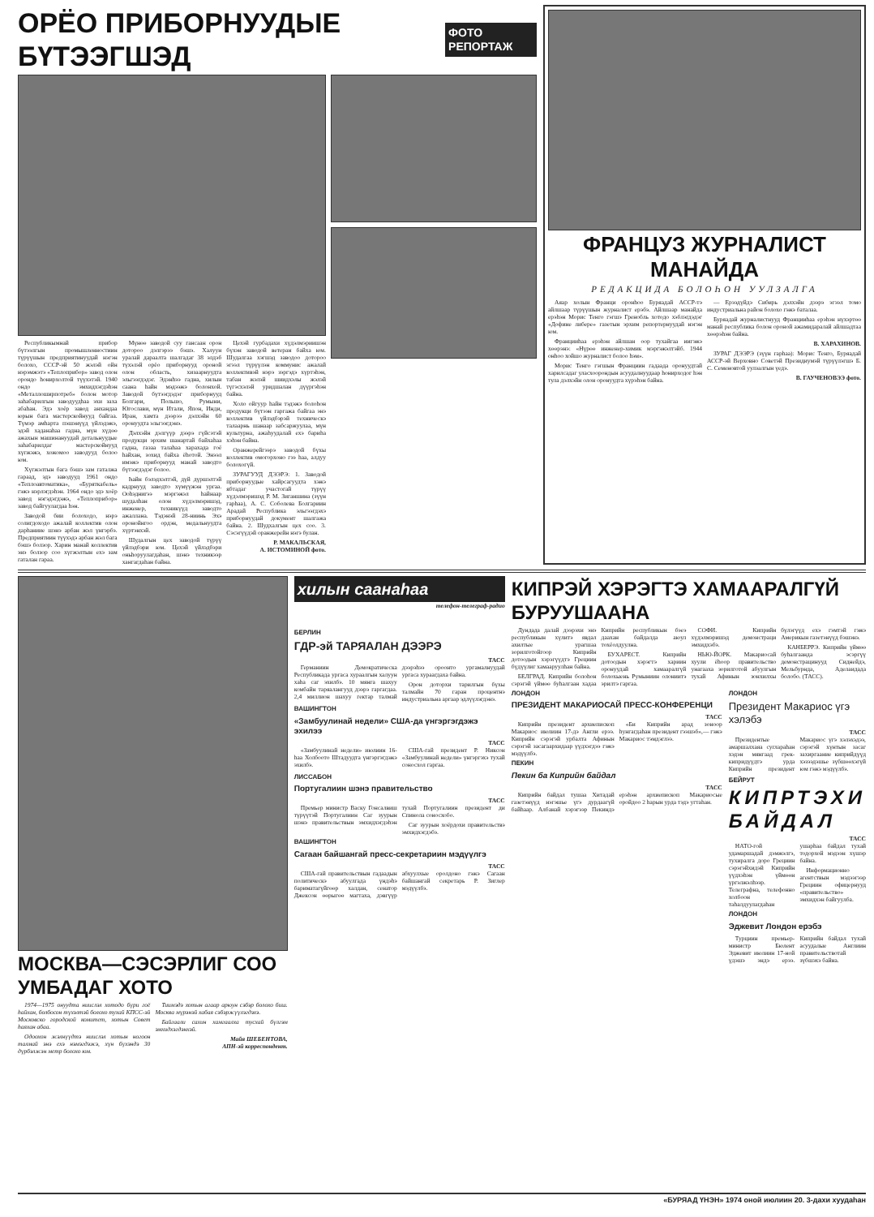ОРЁО ПРИБОРНУУДЫЕ БҮТЭЭГШЭД
ФОТО РЕПОРТАЖ
Республикымнай прибор бүтээлгын промышленностиин түрүүшын предприятинуудай нэгэн болохо, СССР-эй 50 жэлэй ойн нэрэмжэтэ «Теплоприбор» завод олон орондо һонирхолтой түүхэтэй. 1940 ондо эмхидхэгдэһэн «Металлоширпотреб» болон мотор заһабарилгын заводуудһаа эхи заха абаһан. Эдэ хоёр завод анхандаа юрын бага мастерскойнууд байгаа. Түмэр амһарта пэшэнүүд үйлэдэжэ, эдэй хаданаһаа гадна, мүн хүдөө ажахын машинануудай детальнуудые заһабарилдаг мастерскойнууд хүгжэжэ, хожомоо заводууд болоо юм.
Хүгжэлтын бага бэшэ зам гаталжа гараад, эдэ заводууд 1961 ондо «Теплоавтоматика», «Буряткабель» гэжэ нэрлэгдэһэн. 1964 ондо эдэ хоёр завод нэгэдэгдэжэ, «Теплоприбор» завод байгуулагдаа һэн.
Заводой бии болоходо, нэрэ солигдоходо ажалай коллектив олон дарһаниие шэнэ арбан жэл үнгэрбэ. Предприятиин түүхэдэ арбан жэл бага бэшэ болзор. Харин манай коллектив энэ болзор соо хүгжэлтын ехэ зам гаталан гараа.
Мүнөө заводой суу гансаан орон дотороо дэлгэрээ бэшэ. Халуун уралай дараалта шалгадаг 38 элдэб түхэлэй орёо приборнууд ороной олон область, хизаарнуудта эльгээгдэдэг. Эдэнһээ гадна, хилын саана һайн мэдээжэ болонхой. Заводой бүтээгдэдэг приборнууд Болгари, Польшо, Румыни, Югослави, мүн Итали, Япон, Инди, Иран, хамта дээрээ дэлхэйн 60 оронуудта эльгээгдэнэ.
Дэлхэйн дэлгүүр дээрэ гүйсэтэй продукци эрхим шанартай байхаһаа гадна, газаа талаһаа харахада гоё һайхан, зохид байха ёһотой. Энээл имэжэ приборнууд манай заводто бүтээгдэдэг болоо.
Һайн бэлэдхэлтэй, дүй дүршэлтэй кадрнууд заводто хүмүүжэн ургаа. Ооһэднигээ мэргэжэл һайнаар шудалһан олон хүдэлмэришэд, инженер, техникүүд заводто ажаллана. Тэдэнэй 28-ниинь Эхэ оронойнгоо ордэн, медальнуудта хүртэнхэй.
Шудалгын цех заводой түрүү үйлэдбэри юм. Цехэй үйлэдбэри оньһоруулагдаһан, шэнэ техникээр хангагдаһан байна.
Цехэй гурбадахи хүдэлмэриишэн бүхэн заводой ветеран байха юм. Шудалгаа хэгшэд заводоо дотороо эгээл түрүүлэн коммунис ажалай коллективэй нэрэ зэргэдэ хүртэһэн, табан жэлэй шиидхэлы жэлэй түгэсхэлэй уридшалан дүүргэһэн байна.
Холо ойгуур һайн тэдэжэ болоһон продукци бүтээн гаргажа байгаа энэ коллектив үйлэдбэрэй техническэ талаарнь шанаар забсаржуулаа, мүн культурна, ажаһуудалай ехэ бариһа хэһэн байна.
Оранжерейгээрэ заводой бүхы коллектив омогорхоно гээ һаа, алдуу болохогүй.
ЗУРАГУУД ДЭЭРЭ: 1. Заводой приборнуудые хайрсагуудта хэжэ ябтадаг участогай түрүү хүдэлмэришэд Р. М. Зиганшина (зүүн гарһаа), А. С. Соболева Болгариин Арадай Республика эльгээгдэхэ приборнуудай документ шалгажа байна. 2. Шудхалгын цех соо. 3. Сэсэгүүдэй оранжерейн нэгэ булан.
Р. МАКАЛЬСКАЯ,
А. ИСТОМИНОЙ фото.
ФРАНЦУЗ ЖУРНАЛИСТ МАНАЙДА
РЕДАКЦИДА БОЛОҺОН УУЛЗАЛГА
Аяар холын Франци оронһоо Буряадай АССР-тэ айлшаар түрүүшын журналист ерэбэ. Айлшаар манайда ерэһэн Морис Тенго гэгшэ Гренобль хотодо хэблэгдэдэг «Дофине либере» газетын эрхим репортернуудай нэгэн юм.
Францииһаа ерэһэн айлшан оор тухайгаа иигэжэ хөөрэнэ: «Нүрөө инженер-химик мэргэжэлтэйб. 1944 онһоо хойшо журналист болоо һэм».
Морис Тенго гэгшын Франциин гадаада оронуудтай харилсадаг уласхоорондын асуудалнуудаар һонирходог һэн тула дэлхэйн олон оронуудта хүрэһэн байна.
— Ерээдүйдэ Сибирь дэлхэйн дээрэ эгээл томо индустриальна район болохо гэжэ баталаа.
Буряадай журналистнууд Францииһаа ерэһэн нүхэртөө манай республика болон ороной ажамидаралай айлшадтаа хөөрэһэн байна.
В. ХАРАХИНОВ.
ЗУРАГ ДЭЭРЭ (зүүн гарһаа): Морис Тенго, Буряадай АССР-эй Верховно Советэй Президиумэй түрүүлэгшэ Б. С. Семеновтой уулзалгын үедэ.
В. ГАУЧЕНОВЭЭ фото.
МОСКВА—СЭСЭРЛИГ СОО УМБАДАГ ХОТО
1974—1975 онуудта ниислэл хотодо бүри гоё һайхан, болбосон түхэлтэй болохо тухай КПСС-эй Московско городской комитет, хотын Совет һаяхан абаа.
Одоохон жэлнүүдтэ ниислэл хотын ногоон талмай энэ ехэ нэмэгдэжэ, хүн бүхэндэ 30 дүрбэлжэн метр болохо юм.
Тиимэдэ хотын агаар арюун сэбэр болохо биш. Москва мүрэнэй хабая сэбэржүүлэгдэхэ.
Байгаали сахин хамгаалха тусхай бүлгэм эмхидхэгдэнхэй.
Майя ШЕБЕНТОВА,
АПН-эй корреспондент.
хилын саанаһаа
телефон-телеграф-радио
КИПРЭЙ ХЭРЭГТЭ ХАМААРАЛГҮЙ БУРУУШААНА
БЕРЛИН
ГДР-эй ТАРЯАЛАН ДЭЭРЭ
ТАСС
Германиин Демократическа Республикада ургаса хураалгын халуун хаһа саг эхилбэ. 10 мянга шахуу комбайн таряалангууд дээрэ гаргагдаа. 2,4 миллион шахуу гектар талмай дээрэһээ ороонто ургамалнуудай ургаса хураагдаха байна.
Орон доторхи тарилгын бүхы талмайн 70 гаран процентнэ индустриальна аргаар эдлүүлэгдэнэ.
ВАШИНГТОН
«Замбуулинай недели» США-да үнгэргэгдэжэ эхилээ
ТАСС
«Замбуулинай недели» июлиин 16-һаа Холбоото Штадуудта үнгэргэгдэжэ эхилбэ.
США-гай президент Р. Никсон «Замбуулинай недели» үнгэргэхэ тухай соносхол гаргаа.
ЛИССАБОН
Португалиин шэнэ правительство
ТАСС
Премьер министр Васку Гонсалвиш түрүүтэй Португалиин Саг зуурын шэнэ правительствын эмхидхэгдэһэн тухай Португалиин президент ди Спинола соносхобо.
Саг зуурын хоёрдохи правительствэ эмхидхэгдэбэ.
ВАШИНГТОН
Сагаан байшангай пресс-секретариин мэдүүлгэ
ТАСС
США-гай правительствын гадаадын политическэ абуулгада үндэһэ бариматагүйгөөр халдан, сенатор Джексон өөрыгөө магтаха, дэвгүүр абхуулхые оролдоно гэжэ Сагаан байшангай секретарь Р. Зиглер мэдүүлбэ.
Дундада далай дээрэхи энэ республикын хүлитэ явдал ахилтые урагшаа зорилготойгоор Киприйн дотоодын хэрэгүүдтэ Грециин бүдүүлиг хамааруулһан байна.
БЕЛГРАД. Киприйн болоһон сэрэгэй үймөө буһалгаан хадаа Киприйн республикын бэеэ даахан байдалда аюул тохёолдуулна.
БУХАРЕСТ. Киприйн дотоодын хэрэгтэ хариин оронуудай хамааралгүй болохыень Румыниин олониитэ эрилтэ гаргаа.
СОФИ. Киприйн хүдэлмэришэд демонстраци эмхидхэбэ.
НЬЮ-ЙОРК. Макариосай хуули ёһоор правительство унагааха зорилготой абуулгын тухай Афинын зонхилхы бүлэгүүд ехэ гэмтэй гэжэ Америкын газетэнүүд бэшэнэ.
КАНБЕРРЭ. Киприйн үймөө буһалгаанда эсэргүү демонстрацинууд Сиднейдэ, Мельбурнда, Аделаидада болобо. (ТАСС).
ЛОНДОН
ПРЕЗИДЕНТ МАКАРИОСАЙ ПРЕСС-КОНФЕРЕНЦИ
ТАСС
Киприйн президент архиепископ Макариос июлиин 17-дэ Англи ерээ. Киприйн сэрэгэй урбалта Афинын сэрэгэй засагаархидаар үүдхэгдээ гэжэ мэдүүлбэ.
«Би Киприйн арад зоноор һунгагдаһан президент гээшэб»,— гэжэ Макариос тэмдэглээ.
ПЕКИН
Пекин ба Киприйн байдал
ТАСС
Киприйн байдал тушаа Хитадай газетэнүүд нэгэшье үгэ дурдаагүй байһаар. Албанай хэрэгээр Пекиндэ ерэһэн архиепископ Макариосые оройдоо 2 һарын урда тэдэ угтаһан.
ЛОНДОН
Президент Макариос үгэ хэлэбэ
ТАСС
Президентые амаршалхаяа суглараһан хэдэн мянгаад грек-кипридүүдтэ урда Киприйн президент Макариос үгэ хэлэхэдээ, сэрэгэй хүнтын засаг захиргаание киприйдүүд хэзээдэшье зүбшөөхэгүй юм гэжэ мэдүүлбэ.
БЕЙРУТ
КИПРТЭХИ БАЙДАЛ
ТАСС
НАТО-гой удамаршадай дэмжэлгэ, тухиралга доро Грециин сэрэгэйхидэй Киприйн үүдхэһэн үймөөн үргэлжэлһээр. Телеграфна, телефонно холбоон таһалдуулагдаһан ушарһаа байдал тухай тодорхой мэдээн хүшэр байна.
Информационно агентствын мэдээгээр Грециин офицернууд «правительство» эмхидхэн байгуулба.
ЛОНДОН
Эджевит Лондон ерэбэ
Турциин премьер-министр Бюлент Эджевит июлиин 17-ной үдэшэ эндэ ерээ. Киприйн байдал тухай асуудалые Англиин правительствотай зүбшэхэ байна.
«БУРЯАД ҮНЭН» 1974 оной июлиин 20. 3-дахи хуудаһан